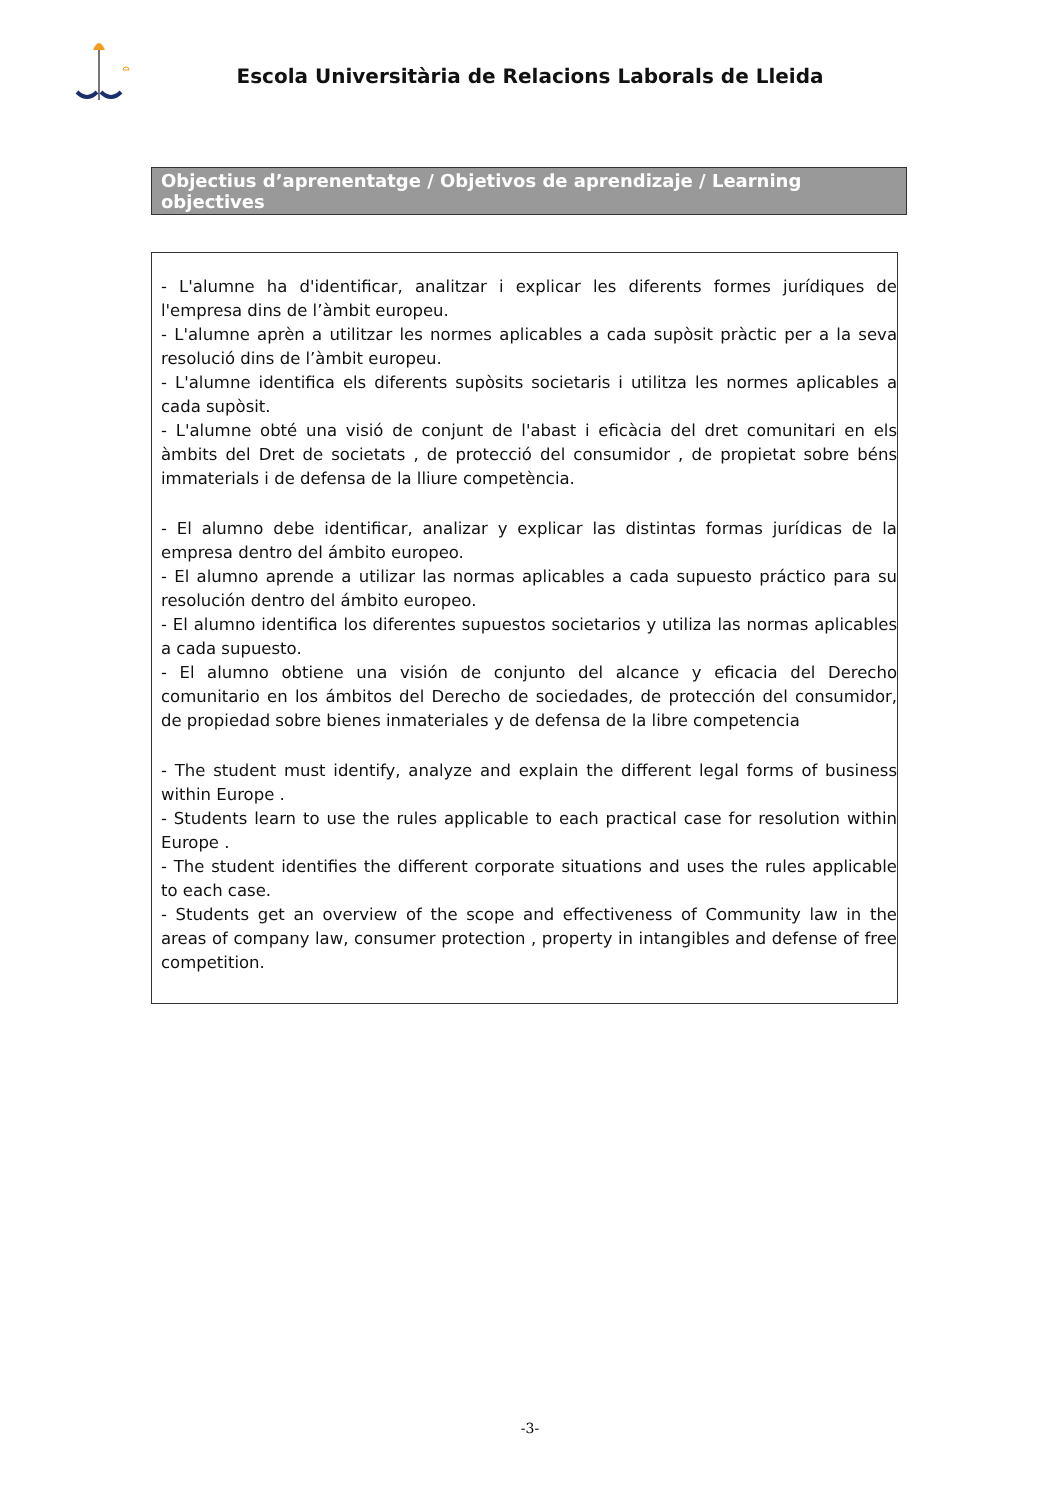Escola Universitària de Relacions Laborals de Lleida
Objectius d’aprenentatge / Objetivos de aprendizaje / Learning objectives
- L'alumne ha d'identificar, analitzar i explicar les diferents formes jurídiques de l'empresa dins de l’àmbit europeu.
- L'alumne aprèn a utilitzar les normes aplicables a cada supòsit pràctic per a la seva resolució dins de l’àmbit europeu.
- L'alumne identifica els diferents supòsits societaris i utilitza les normes aplicables a cada supòsit.
- L'alumne obté una visió de conjunt de l'abast i eficàcia del dret comunitari en els àmbits del Dret de societats , de protecció del consumidor , de propietat sobre béns immaterials i de defensa de la lliure competència.
- El alumno debe identificar, analizar y explicar las distintas formas jurídicas de la empresa dentro del ámbito europeo.
- El alumno aprende a utilizar las normas aplicables a cada supuesto práctico para su resolución dentro del ámbito europeo.
- El alumno identifica los diferentes supuestos societarios y utiliza las normas aplicables a cada supuesto.
- El alumno obtiene una visión de conjunto del alcance y eficacia del Derecho comunitario en los ámbitos del Derecho de sociedades, de protección del consumidor, de propiedad sobre bienes inmateriales y de defensa de la libre competencia
- The student must identify, analyze and explain the different legal forms of business within Europe .
- Students learn to use the rules applicable to each practical case for resolution within Europe .
- The student identifies the different corporate situations and uses the rules applicable to each case.
- Students get an overview of the scope and effectiveness of Community law in the areas of company law, consumer protection , property in intangibles and defense of free competition.
-3-